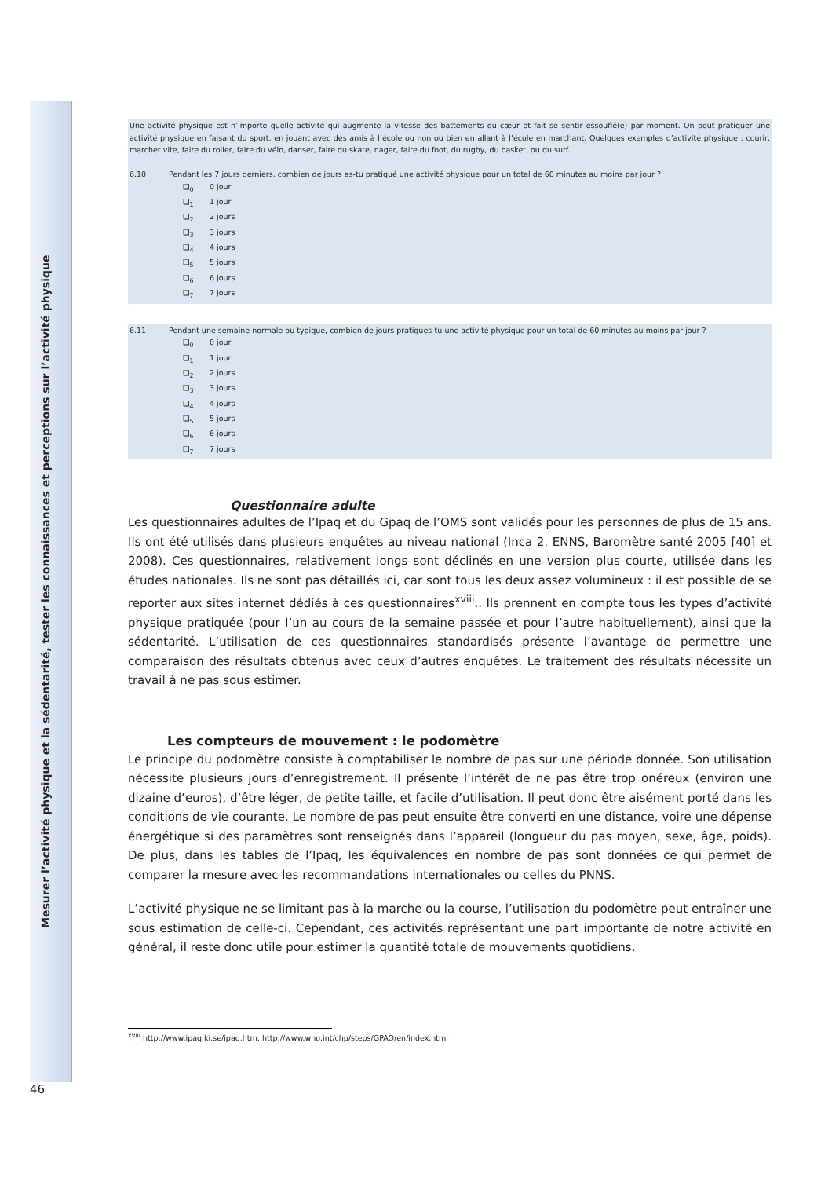Mesurer l’activité physique et la sédentarité, tester les connaissances et perceptions sur l’activité physique
Une activité physique est n’importe quelle activité qui augmente la vitesse des battements du cœur et fait se sentir essouflé(e) par moment. On peut pratiquer une activité physique en faisant du sport, en jouant avec des amis à l’école ou non ou bien en allant à l’école en marchant. Quelques exemples d’activité physique : courir, marcher vite, faire du roller, faire du vélo, danser, faire du skate, nager, faire du foot, du rugby, du basket, ou du surf.
6.10 Pendant les 7 jours derniers, combien de jours as-tu pratiqué une activité physique pour un total de 60 minutes au moins par jour ?
❑<sub>0</sub> 0 jour
❑<sub>1</sub> 1 jour
❑<sub>2</sub> 2 jours
❑<sub>3</sub> 3 jours
❑<sub>4</sub> 4 jours
❑<sub>5</sub> 5 jours
❑<sub>6</sub> 6 jours
❑<sub>7</sub> 7 jours
6.11 Pendant une semaine normale ou typique, combien de jours pratiques-tu une activité physique pour un total de 60 minutes au moins par jour ?
❑<sub>0</sub> 0 jour
❑<sub>1</sub> 1 jour
❑<sub>2</sub> 2 jours
❑<sub>3</sub> 3 jours
❑<sub>4</sub> 4 jours
❑<sub>5</sub> 5 jours
❑<sub>6</sub> 6 jours
❑<sub>7</sub> 7 jours
Questionnaire adulte
Les questionnaires adultes de l’Ipaq et du Gpaq de l’OMS sont validés pour les personnes de plus de 15 ans. Ils ont été utilisés dans plusieurs enquêtes au niveau national (Inca 2, ENNS, Baromètre santé 2005 [40] et 2008). Ces questionnaires, relativement longs sont déclinés en une version plus courte, utilisée dans les études nationales. Ils ne sont pas détaillés ici, car sont tous les deux assez volumineux : il est possible de se reporter aux sites internet dédiés à ces questionnaires<sup>xviii</sup>.. Ils prennent en compte tous les types d’activité physique pratiquée (pour l’un au cours de la semaine passée et pour l’autre habituellement), ainsi que la sédentarité. L’utilisation de ces questionnaires standardisés présente l’avantage de permettre une comparaison des résultats obtenus avec ceux d’autres enquêtes. Le traitement des résultats nécessite un travail à ne pas sous estimer.
Les compteurs de mouvement : le podomètre
Le principe du podomètre consiste à comptabiliser le nombre de pas sur une période donnée. Son utilisation nécessite plusieurs jours d’enregistrement. Il présente l’intérêt de ne pas être trop onéreux (environ une dizaine d’euros), d’être léger, de petite taille, et facile d’utilisation. Il peut donc être aisément porté dans les conditions de vie courante. Le nombre de pas peut ensuite être converti en une distance, voire une dépense énergétique si des paramètres sont renseignés dans l’appareil (longueur du pas moyen, sexe, âge, poids). De plus, dans les tables de l’Ipaq, les équivalences en nombre de pas sont données ce qui permet de comparer la mesure avec les recommandations internationales ou celles du PNNS.
L’activité physique ne se limitant pas à la marche ou la course, l’utilisation du podomètre peut entraîner une sous estimation de celle-ci. Cependant, ces activités représentant une part importante de notre activité en général, il reste donc utile pour estimer la quantité totale de mouvements quotidiens.
<sup>xviii</sup> http://www.ipaq.ki.se/ipaq.htm; http://www.who.int/chp/steps/GPAQ/en/index.html
46